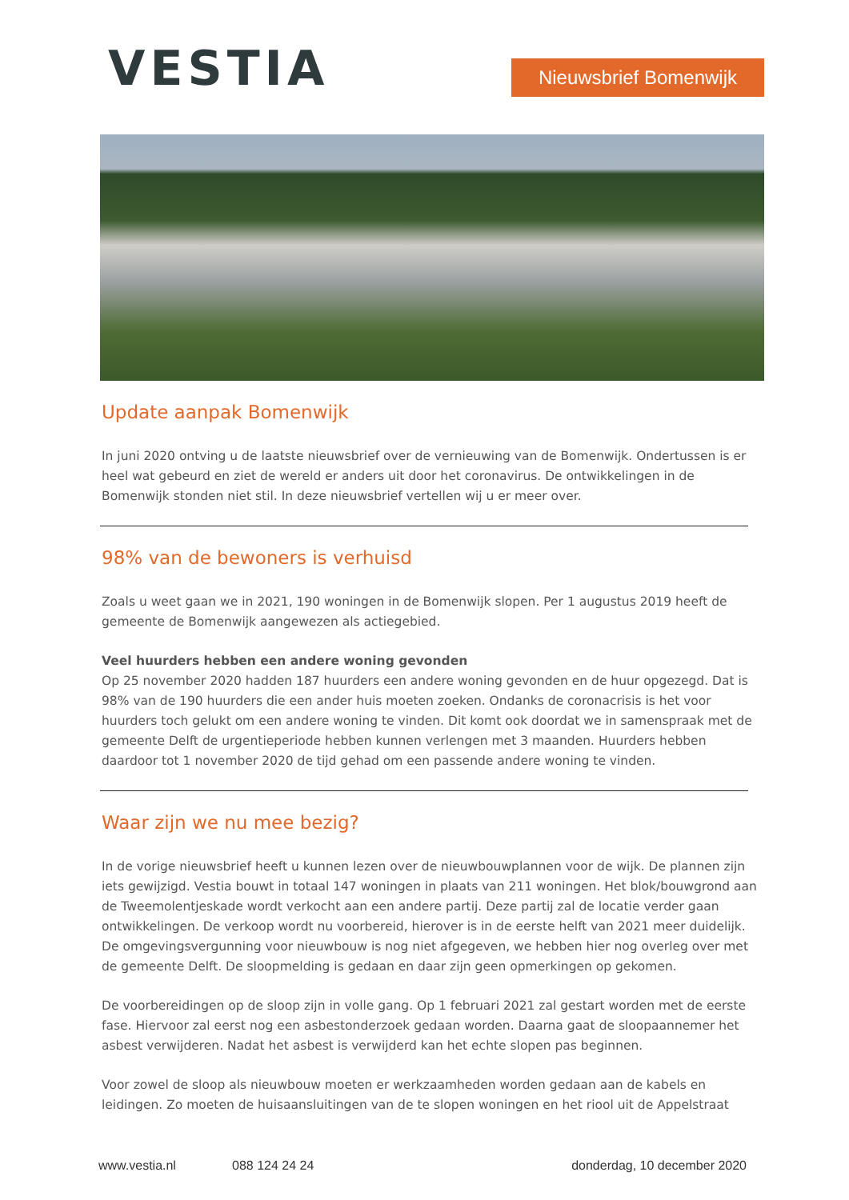VESTIA
Nieuwsbrief Bomenwijk
Update aanpak Bomenwijk
In juni 2020 ontving u de laatste nieuwsbrief over de vernieuwing van de Bomenwijk. Ondertussen is er heel wat gebeurd en ziet de wereld er anders uit door het coronavirus. De ontwikkelingen in de Bomenwijk stonden niet stil. In deze nieuwsbrief vertellen wij u er meer over.
98% van de bewoners is verhuisd
Zoals u weet gaan we in 2021, 190 woningen in de Bomenwijk slopen. Per 1 augustus 2019 heeft de gemeente de Bomenwijk aangewezen als actiegebied.
Veel huurders hebben een andere woning gevonden
Op 25 november 2020 hadden 187 huurders een andere woning gevonden en de huur opgezegd. Dat is 98% van de 190 huurders die een ander huis moeten zoeken. Ondanks de coronacrisis is het voor huurders toch gelukt om een andere woning te vinden. Dit komt ook doordat we in samenspraak met de gemeente Delft de urgentieperiode hebben kunnen verlengen met 3 maanden. Huurders hebben daardoor tot 1 november 2020 de tijd gehad om een passende andere woning te vinden.
Waar zijn we nu mee bezig?
In de vorige nieuwsbrief heeft u kunnen lezen over de nieuwbouwplannen voor de wijk. De plannen zijn iets gewijzigd. Vestia bouwt in totaal 147 woningen in plaats van 211 woningen. Het blok/bouwgrond aan de Tweemolentjeskade wordt verkocht aan een andere partij. Deze partij zal de locatie verder gaan ontwikkelingen. De verkoop wordt nu voorbereid, hierover is in de eerste helft van 2021 meer duidelijk. De omgevingsvergunning voor nieuwbouw is nog niet afgegeven, we hebben hier nog overleg over met de gemeente Delft. De sloopmelding is gedaan en daar zijn geen opmerkingen op gekomen.
De voorbereidingen op de sloop zijn in volle gang. Op 1 februari 2021 zal gestart worden met de eerste fase. Hiervoor zal eerst nog een asbestonderzoek gedaan worden. Daarna gaat de sloopaannemer het asbest verwijderen. Nadat het asbest is verwijderd kan het echte slopen pas beginnen.
Voor zowel de sloop als nieuwbouw moeten er werkzaamheden worden gedaan aan de kabels en leidingen. Zo moeten de huisaansluitingen van de te slopen woningen en het riool uit de Appelstraat
www.vestia.nl 088 124 24 24 donderdag, 10 december 2020